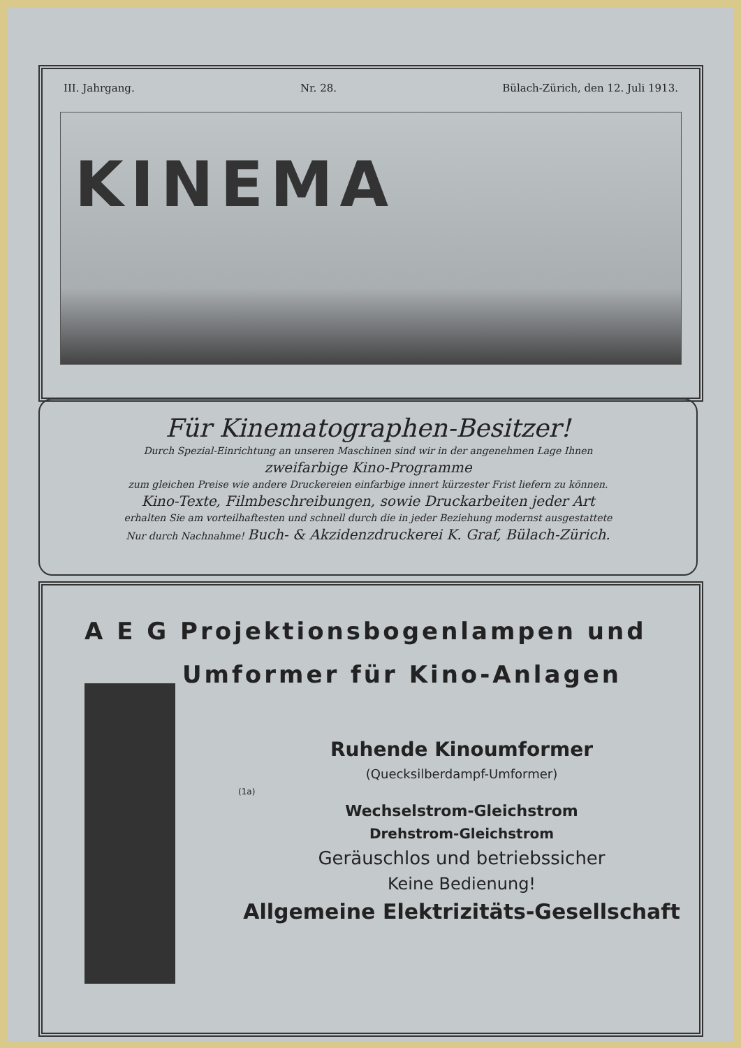III. Jahrgang. Nr. 28. Bülach-Zürich, den 12. Juli 1913.
KINEMA
Für Kinematographen-Besitzer!
Durch Spezial-Einrichtung an unseren Maschinen sind wir in der angenehmen Lage Ihnen
zweifarbige Kino-Programme
zum gleichen Preise wie andere Druckereien einfarbige innert kürzester Frist liefern zu können.
Kino-Texte, Filmbeschreibungen, sowie Druckarbeiten jeder Art
erhalten Sie am vorteilhaftesten und schnell durch die in jeder Beziehung modernst ausgestattete
Nur durch Nachnahme! Buch- & Akzidenzdruckerei K. Graf, Bülach-Zürich.
A E G Projektionsbogenlampen und
Umformer für Kino-Anlagen
Ruhende Kinoumformer
(Quecksilberdampf-Umformer)
(1a)
Wechselstrom-Gleichstrom
Drehstrom-Gleichstrom
Geräuschlos und betriebssicher
Keine Bedienung!
Allgemeine Elektrizitäts-Gesellschaft